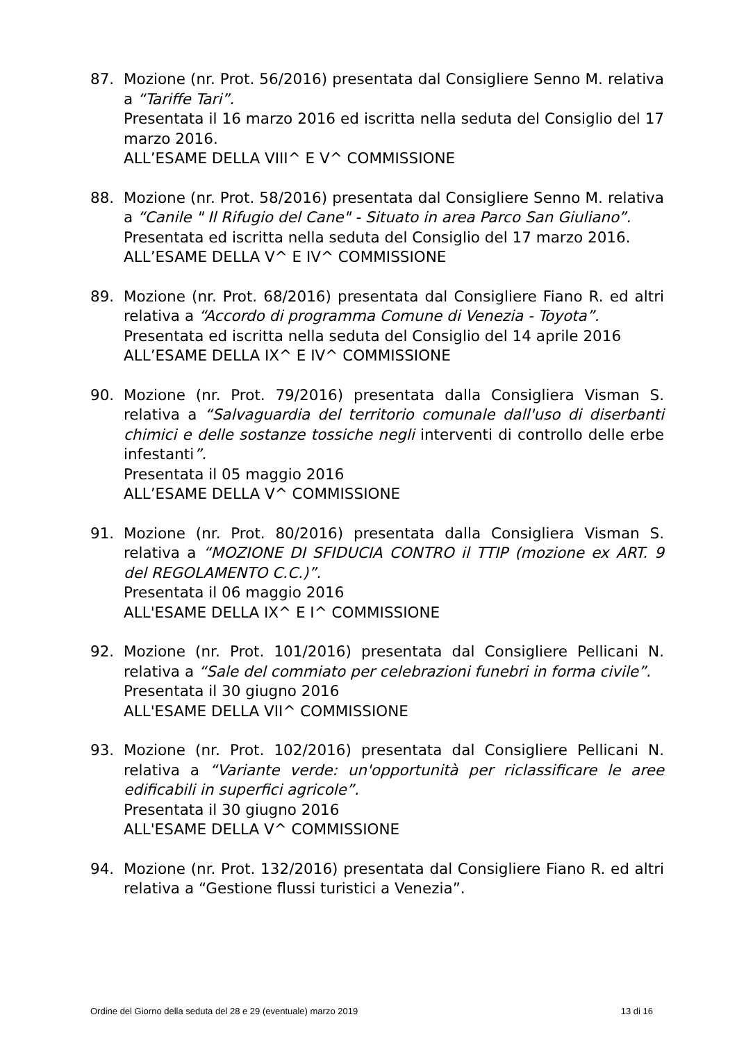87. Mozione (nr. Prot. 56/2016) presentata dal Consigliere Senno M. relativa a “Tariffe Tari”.
Presentata il 16 marzo 2016 ed iscritta nella seduta del Consiglio del 17 marzo 2016.
ALL’ESAME DELLA VIII^ E V^ COMMISSIONE
88. Mozione (nr. Prot. 58/2016) presentata dal Consigliere Senno M. relativa a “Canile " Il Rifugio del Cane" - Situato in area Parco San Giuliano”.
Presentata ed iscritta nella seduta del Consiglio del 17 marzo 2016.
ALL’ESAME DELLA V^ E IV^ COMMISSIONE
89. Mozione (nr. Prot. 68/2016) presentata dal Consigliere Fiano R. ed altri relativa a “Accordo di programma Comune di Venezia - Toyota”.
Presentata ed iscritta nella seduta del Consiglio del 14 aprile 2016
ALL’ESAME DELLA IX^ E IV^ COMMISSIONE
90. Mozione (nr. Prot. 79/2016) presentata dalla Consigliera Visman S. relativa a “Salvaguardia del territorio comunale dall'uso di diserbanti chimici e delle sostanze tossiche negli interventi di controllo delle erbe infestanti”.
Presentata il 05 maggio 2016
ALL’ESAME DELLA V^ COMMISSIONE
91. Mozione (nr. Prot. 80/2016) presentata dalla Consigliera Visman S. relativa a “MOZIONE DI SFIDUCIA CONTRO il TTIP (mozione ex ART. 9 del REGOLAMENTO C.C.)”.
Presentata il 06 maggio 2016
ALL'ESAME DELLA IX^ E I^ COMMISSIONE
92. Mozione (nr. Prot. 101/2016) presentata dal Consigliere Pellicani N. relativa a “Sale del commiato per celebrazioni funebri in forma civile”.
Presentata il 30 giugno 2016
ALL'ESAME DELLA VII^ COMMISSIONE
93. Mozione (nr. Prot. 102/2016) presentata dal Consigliere Pellicani N. relativa a “Variante verde: un'opportunità per riclassificare le aree edificabili in superfici agricole”.
Presentata il 30 giugno 2016
ALL'ESAME DELLA V^ COMMISSIONE
94. Mozione (nr. Prot. 132/2016) presentata dal Consigliere Fiano R. ed altri relativa a “Gestione flussi turistici a Venezia”.
Ordine del Giorno della seduta del 28 e 29 (eventuale) marzo 2019 13 di 16